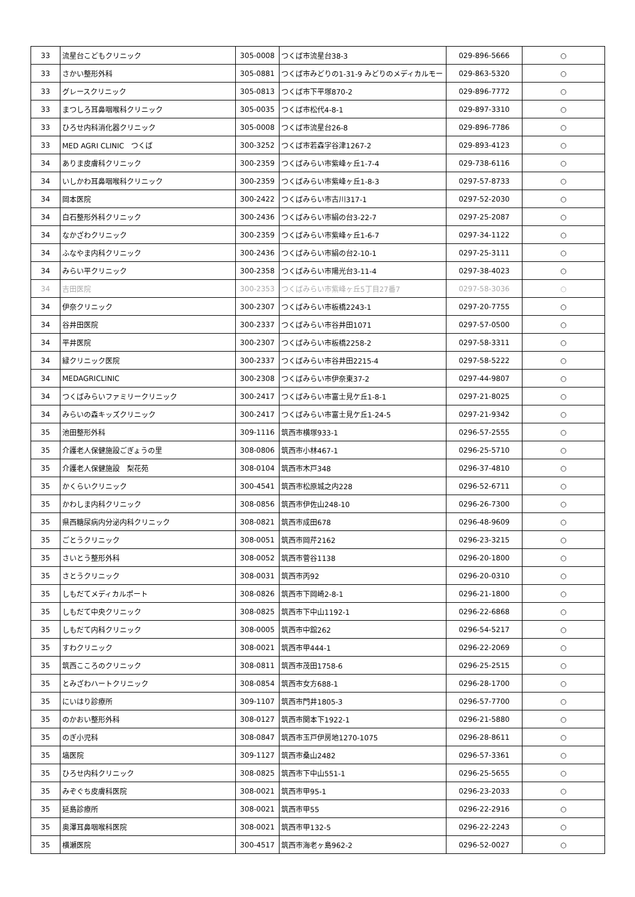| 33 | 流星台こどもクリニック | 305-0008 | つくば市流星台38-3 | 029-896-5666 | ○ |
| 33 | さかい整形外科 | 305-0881 | つくば市みどりの1-31-9 みどりのメディカルモー | 029-863-5320 | ○ |
| 33 | グレースクリニック | 305-0813 | つくば市下平塚870-2 | 029-896-7772 | ○ |
| 33 | まつしろ耳鼻咽喉科クリニック | 305-0035 | つくば市松代4-8-1 | 029-897-3310 | ○ |
| 33 | ひろせ内科消化器クリニック | 305-0008 | つくば市流星台26-8 | 029-896-7786 | ○ |
| 33 | MED AGRI CLINIC つくば | 300-3252 | つくば市若森字谷津1267-2 | 029-893-4123 | ○ |
| 34 | ありま皮膚科クリニック | 300-2359 | つくばみらい市紫峰ヶ丘1-7-4 | 029-738-6116 | ○ |
| 34 | いしかわ耳鼻咽喉科クリニック | 300-2359 | つくばみらい市紫峰ヶ丘1-8-3 | 0297-57-8733 | ○ |
| 34 | 岡本医院 | 300-2422 | つくばみらい市古川317-1 | 0297-52-2030 | ○ |
| 34 | 白石整形外科クリニック | 300-2436 | つくばみらい市絹の台3-22-7 | 0297-25-2087 | ○ |
| 34 | なかざわクリニック | 300-2359 | つくばみらい市紫峰ヶ丘1-6-7 | 0297-34-1122 | ○ |
| 34 | ふなやま内科クリニック | 300-2436 | つくばみらい市絹の台2-10-1 | 0297-25-3111 | ○ |
| 34 | みらい平クリニック | 300-2358 | つくばみらい市陽光台3-11-4 | 0297-38-4023 | ○ |
| 34 | 吉田医院 | 300-2353 | つくばみらい市紫峰ヶ丘5丁目27番7 | 0297-58-3036 | ○ |
| 34 | 伊奈クリニック | 300-2307 | つくばみらい市板橋2243-1 | 0297-20-7755 | ○ |
| 34 | 谷井田医院 | 300-2337 | つくばみらい市谷井田1071 | 0297-57-0500 | ○ |
| 34 | 平井医院 | 300-2307 | つくばみらい市板橋2258-2 | 0297-58-3311 | ○ |
| 34 | 緑クリニック医院 | 300-2337 | つくばみらい市谷井田2215-4 | 0297-58-5222 | ○ |
| 34 | MEDAGRICLINIC | 300-2308 | つくばみらい市伊奈東37-2 | 0297-44-9807 | ○ |
| 34 | つくばみらいファミリークリニック | 300-2417 | つくばみらい市富士見ケ丘1-8-1 | 0297-21-8025 | ○ |
| 34 | みらいの森キッズクリニック | 300-2417 | つくばみらい市富士見ケ丘1-24-5 | 0297-21-9342 | ○ |
| 35 | 池田整形外科 | 309-1116 | 筑西市横塚933-1 | 0296-57-2555 | ○ |
| 35 | 介護老人保健施設ごぎょうの里 | 308-0806 | 筑西市小林467-1 | 0296-25-5710 | ○ |
| 35 | 介護老人保健施設 梨花苑 | 308-0104 | 筑西市木戸348 | 0296-37-4810 | ○ |
| 35 | かくらいクリニック | 300-4541 | 筑西市松原城之内228 | 0296-52-6711 | ○ |
| 35 | かわしま内科クリニック | 308-0856 | 筑西市伊佐山248-10 | 0296-26-7300 | ○ |
| 35 | 県西糖尿病内分泌内科クリニック | 308-0821 | 筑西市成田678 | 0296-48-9609 | ○ |
| 35 | ごとうクリニック | 308-0051 | 筑西市岡芹2162 | 0296-23-3215 | ○ |
| 35 | さいとう整形外科 | 308-0052 | 筑西市菅谷1138 | 0296-20-1800 | ○ |
| 35 | さとうクリニック | 308-0031 | 筑西市丙92 | 0296-20-0310 | ○ |
| 35 | しもだてメディカルポート | 308-0826 | 筑西市下岡崎2-8-1 | 0296-21-1800 | ○ |
| 35 | しもだて中央クリニック | 308-0825 | 筑西市下中山1192-1 | 0296-22-6868 | ○ |
| 35 | しもだて内科クリニック | 308-0005 | 筑西市中舘262 | 0296-54-5217 | ○ |
| 35 | すわクリニック | 308-0021 | 筑西市甲444-1 | 0296-22-2069 | ○ |
| 35 | 筑西こころのクリニック | 308-0811 | 筑西市茂田1758-6 | 0296-25-2515 | ○ |
| 35 | とみざわハートクリニック | 308-0854 | 筑西市女方688-1 | 0296-28-1700 | ○ |
| 35 | にいはり診療所 | 309-1107 | 筑西市門井1805-3 | 0296-57-7700 | ○ |
| 35 | のかおい整形外科 | 308-0127 | 筑西市関本下1922-1 | 0296-21-5880 | ○ |
| 35 | のぎ小児科 | 308-0847 | 筑西市玉戸伊房地1270-1075 | 0296-28-8611 | ○ |
| 35 | 塙医院 | 309-1127 | 筑西市桑山2482 | 0296-57-3361 | ○ |
| 35 | ひろせ内科クリニック | 308-0825 | 筑西市下中山551-1 | 0296-25-5655 | ○ |
| 35 | みぞぐち皮膚科医院 | 308-0021 | 筑西市甲95-1 | 0296-23-2033 | ○ |
| 35 | 延島診療所 | 308-0021 | 筑西市甲55 | 0296-22-2916 | ○ |
| 35 | 奥澤耳鼻咽喉科医院 | 308-0021 | 筑西市甲132-5 | 0296-22-2243 | ○ |
| 35 | 横瀬医院 | 300-4517 | 筑西市海老ヶ島962-2 | 0296-52-0027 | ○ |